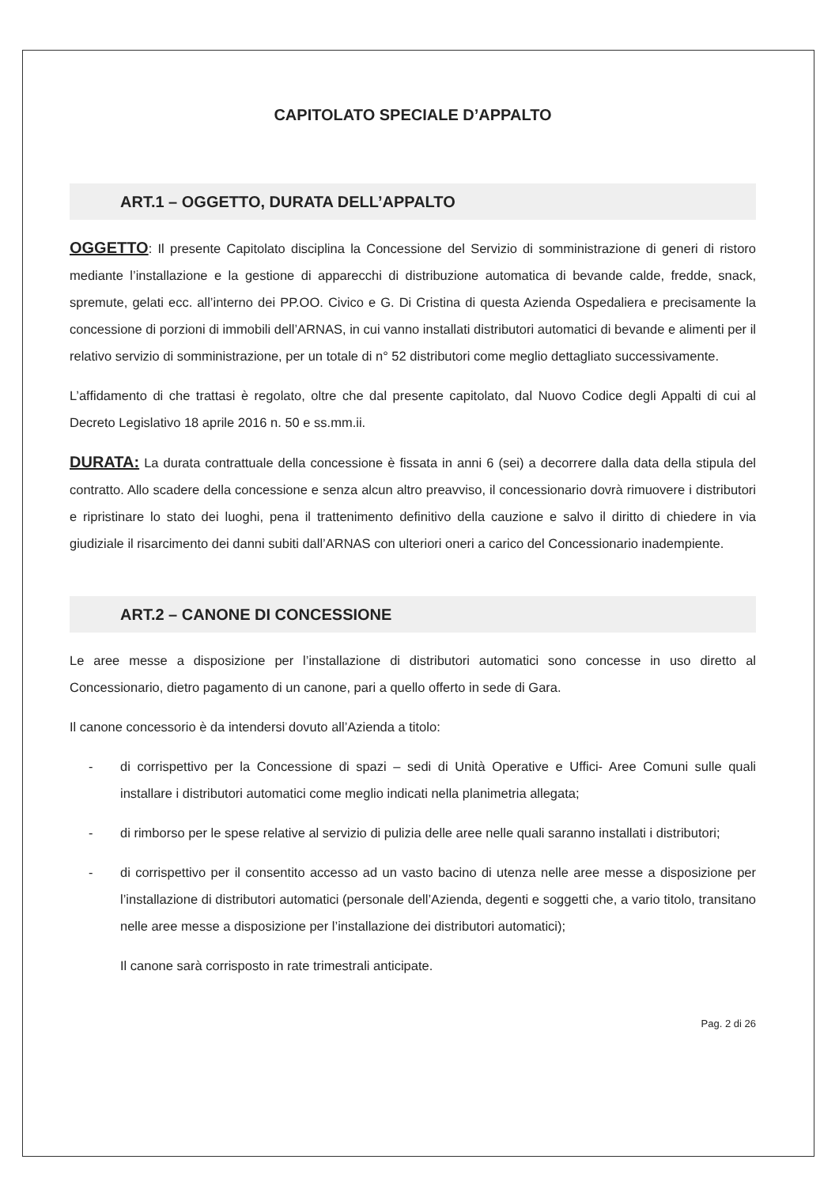CAPITOLATO SPECIALE D’APPALTO
ART.1 – OGGETTO, DURATA DELL’APPALTO
OGGETTO: Il presente Capitolato disciplina la Concessione del Servizio di somministrazione di generi di ristoro mediante l’installazione e la gestione di apparecchi di distribuzione automatica di bevande calde, fredde, snack, spremute, gelati ecc. all’interno dei PP.OO. Civico e G. Di Cristina di questa Azienda Ospedaliera e precisamente la concessione di porzioni di immobili dell’ARNAS, in cui vanno installati distributori automatici di bevande e alimenti per il relativo servizio di somministrazione, per un totale di n° 52 distributori come meglio dettagliato successivamente.
L’affidamento di che trattasi è regolato, oltre che dal presente capitolato, dal Nuovo Codice degli Appalti di cui al Decreto Legislativo 18 aprile 2016 n. 50 e ss.mm.ii.
DURATA: La durata contrattuale della concessione è fissata in anni 6 (sei) a decorrere dalla data della stipula del contratto. Allo scadere della concessione e senza alcun altro preavviso, il concessionario dovrà rimuovere i distributori e ripristinare lo stato dei luoghi, pena il trattenimento definitivo della cauzione e salvo il diritto di chiedere in via giudiziale il risarcimento dei danni subiti dall’ARNAS con ulteriori oneri a carico del Concessionario inadempiente.
ART.2 – CANONE DI CONCESSIONE
Le aree messe a disposizione per l’installazione di distributori automatici sono concesse in uso diretto al Concessionario, dietro pagamento di un canone, pari a quello offerto in sede di Gara.
Il canone concessorio è da intendersi dovuto all’Azienda a titolo:
- di corrispettivo per la Concessione di spazi – sedi di Unità Operative e Uffici- Aree Comuni sulle quali installare i distributori automatici come meglio indicati nella planimetria allegata;
- di rimborso per le spese relative al servizio di pulizia delle aree nelle quali saranno installati i distributori;
- di corrispettivo per il consentito accesso ad un vasto bacino di utenza nelle aree messe a disposizione per l’installazione di distributori automatici (personale dell’Azienda, degenti e soggetti che, a vario titolo, transitano nelle aree messe a disposizione per l’installazione dei distributori automatici);
Il canone sarà corrisposto in rate trimestrali anticipate.
Pag. 2 di 26